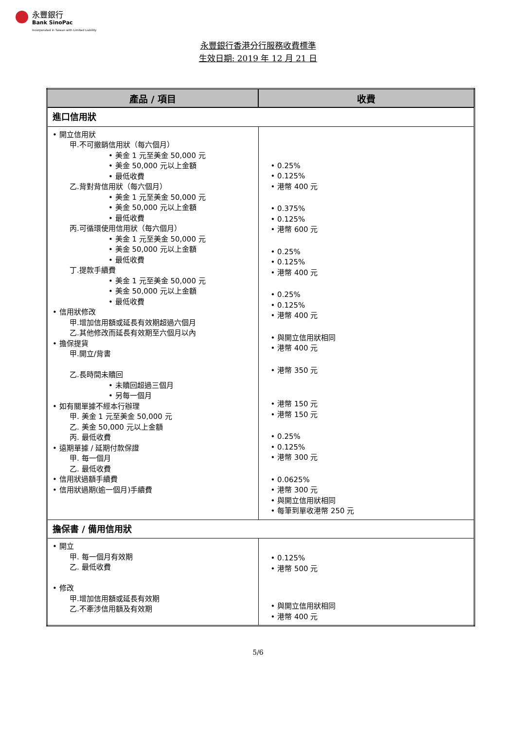永豐銀行
Bank SinoPac
Incorporated in Taiwan with Limited Liability
永豐銀行香港分行服務收費標準
生效日期: 2019 年 12 月 21 日
| 產品 / 項目 | 收費 |
| --- | --- |
| 進口信用狀 | |
| • 開立信用狀 甲.不可撤銷信用狀（每六個月） • 美金 1 元至美金 50,000 元 • 美金 50,000 元以上金額 • 最低收費 乙.背對背信用狀（每六個月） • 美金 1 元至美金 50,000 元 • 美金 50,000 元以上金額 • 最低收費 丙.可循環使用信用狀（每六個月） • 美金 1 元至美金 50,000 元 • 美金 50,000 元以上金額 • 最低收費 丁.提款手續費 • 美金 1 元至美金 50,000 元 • 美金 50,000 元以上金額 • 最低收費 • 信用狀修改 甲.增加信用額或延長有效期超過六個月 乙.其他修改而延長有效期至六個月以內 • 擔保提貨 甲.開立/背書 乙.長時間未贖回 • 未贖回超過三個月 • 另每一個月 • 如有關單據不經本行辦理 甲. 美金 1 元至美金 50,000 元 乙. 美金 50,000 元以上金額 丙. 最低收費 • 遠期單據 / 延期付款保證 甲. 每一個月 乙. 最低收費 • 信用狀過額手續費 • 信用狀過期(逾一個月)手續費 | • 0.25% • 0.125% • 港幣 400 元 • 0.375% • 0.125% • 港幣 600 元 • 0.25% • 0.125% • 港幣 400 元 • 0.25% • 0.125% • 港幣 400 元 • 與開立信用狀相同 • 港幣 400 元 • 港幣 350 元 • 港幣 150 元 • 港幣 150 元 • 0.25% • 0.125% • 港幣 300 元 • 0.0625% • 港幣 300 元 • 與開立信用狀相同 • 每筆到單收港幣 250 元 |
| 擔保書 / 備用信用狀 | |
| • 開立 甲. 每一個月有效期 乙. 最低收費 • 修改 甲.增加信用額或延長有效期 乙.不牽涉信用額及有效期 | • 0.125% • 港幣 500 元 • 與開立信用狀相同 • 港幣 400 元 |
5/6